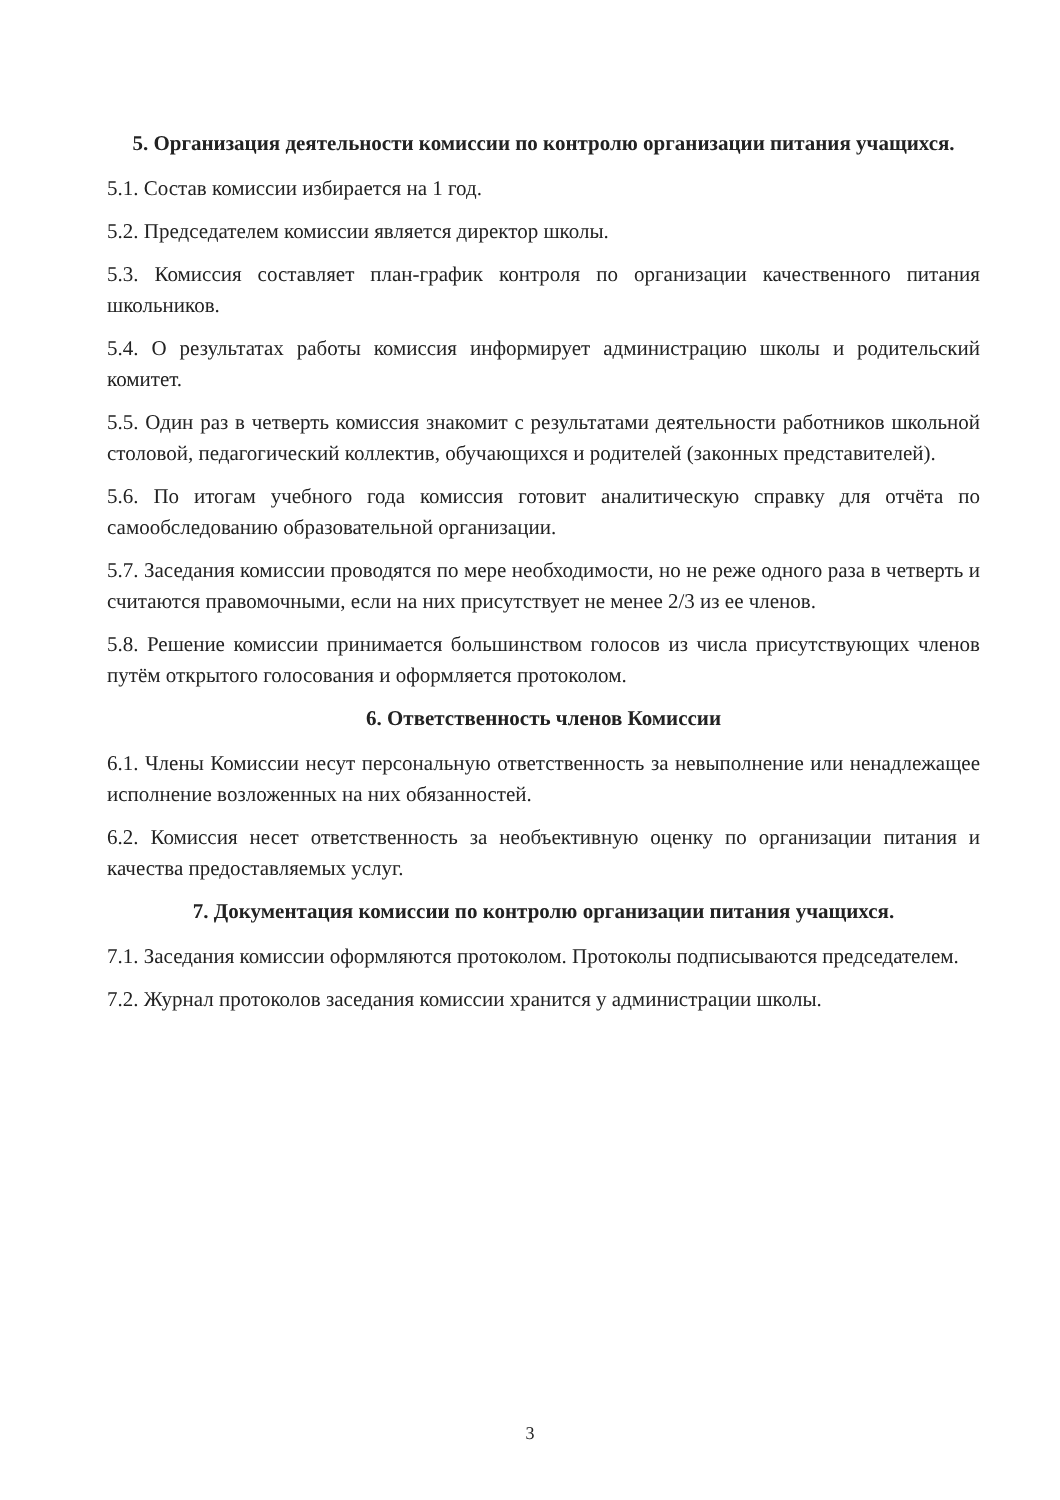5. Организация деятельности комиссии по контролю организации питания учащихся.
5.1. Состав комиссии избирается на 1 год.
5.2. Председателем комиссии является директор школы.
5.3. Комиссия составляет план-график контроля по организации качественного питания школьников.
5.4. О результатах работы комиссия информирует администрацию школы и родительский комитет.
5.5. Один раз в четверть комиссия знакомит с результатами деятельности работников школьной столовой, педагогический коллектив, обучающихся и родителей (законных представителей).
5.6. По итогам учебного года комиссия готовит аналитическую справку для отчёта по самообследованию образовательной организации.
5.7. Заседания комиссии проводятся по мере необходимости, но не реже одного раза в четверть и считаются правомочными, если на них присутствует не менее 2/3 из ее членов.
5.8. Решение комиссии принимается большинством голосов из числа присутствующих членов путём открытого голосования и оформляется протоколом.
6. Ответственность членов Комиссии
6.1. Члены Комиссии несут персональную ответственность за невыполнение или ненадлежащее исполнение возложенных на них обязанностей.
6.2. Комиссия несет ответственность за необъективную оценку по организации питания и качества предоставляемых услуг.
7. Документация комиссии по контролю организации питания учащихся.
7.1. Заседания комиссии оформляются протоколом. Протоколы подписываются председателем.
7.2. Журнал протоколов заседания комиссии хранится у администрации школы.
3